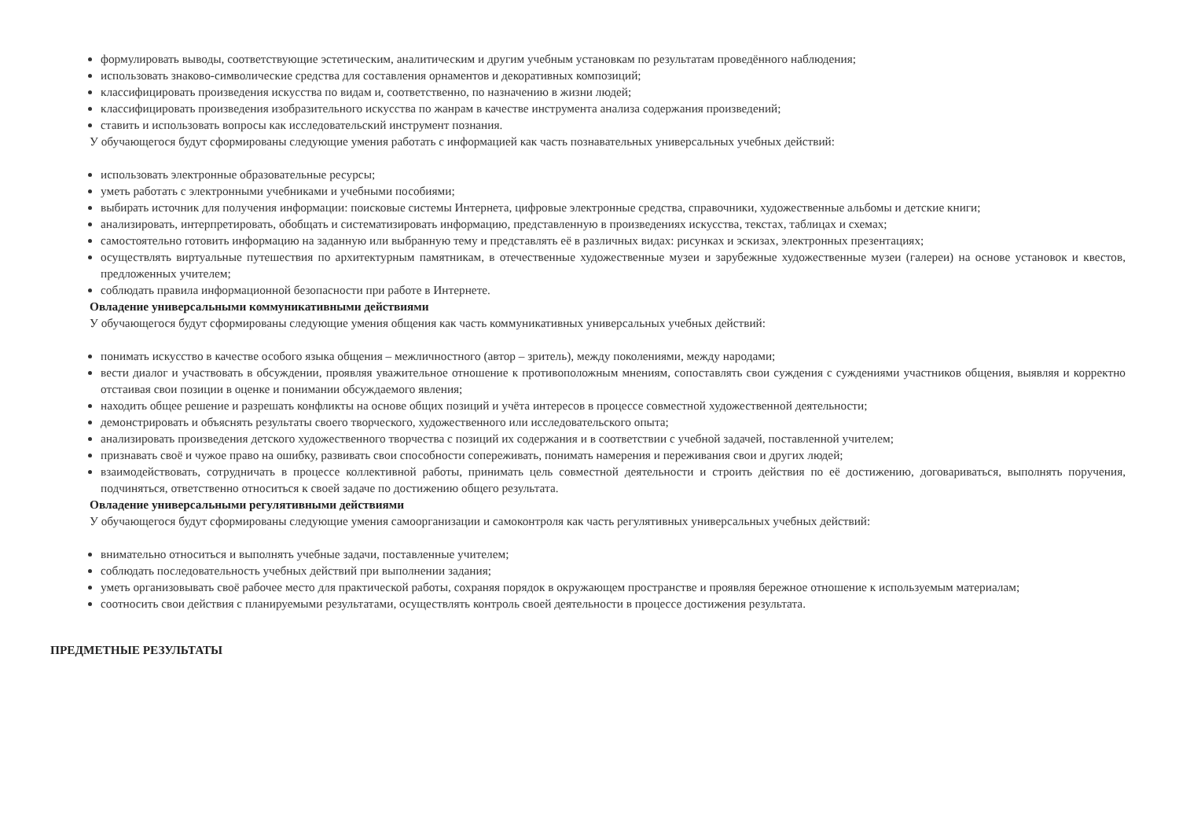формулировать выводы, соответствующие эстетическим, аналитическим и другим учебным установкам по результатам проведённого наблюдения;
использовать знаково-символические средства для составления орнаментов и декоративных композиций;
классифицировать произведения искусства по видам и, соответственно, по назначению в жизни людей;
классифицировать произведения изобразительного искусства по жанрам в качестве инструмента анализа содержания произведений;
ставить и использовать вопросы как исследовательский инструмент познания.
У обучающегося будут сформированы следующие умения работать с информацией как часть познавательных универсальных учебных действий:
использовать электронные образовательные ресурсы;
уметь работать с электронными учебниками и учебными пособиями;
выбирать источник для получения информации: поисковые системы Интернета, цифровые электронные средства, справочники, художественные альбомы и детские книги;
анализировать, интерпретировать, обобщать и систематизировать информацию, представленную в произведениях искусства, текстах, таблицах и схемах;
самостоятельно готовить информацию на заданную или выбранную тему и представлять её в различных видах: рисунках и эскизах, электронных презентациях;
осуществлять виртуальные путешествия по архитектурным памятникам, в отечественные художественные музеи и зарубежные художественные музеи (галереи) на основе установок и квестов, предложенных учителем;
соблюдать правила информационной безопасности при работе в Интернете.
Овладение универсальными коммуникативными действиями
У обучающегося будут сформированы следующие умения общения как часть коммуникативных универсальных учебных действий:
понимать искусство в качестве особого языка общения – межличностного (автор – зритель), между поколениями, между народами;
вести диалог и участвовать в обсуждении, проявляя уважительное отношение к противоположным мнениям, сопоставлять свои суждения с суждениями участников общения, выявляя и корректно отстаивая свои позиции в оценке и понимании обсуждаемого явления;
находить общее решение и разрешать конфликты на основе общих позиций и учёта интересов в процессе совместной художественной деятельности;
демонстрировать и объяснять результаты своего творческого, художественного или исследовательского опыта;
анализировать произведения детского художественного творчества с позиций их содержания и в соответствии с учебной задачей, поставленной учителем;
признавать своё и чужое право на ошибку, развивать свои способности сопереживать, понимать намерения и переживания свои и других людей;
взаимодействовать, сотрудничать в процессе коллективной работы, принимать цель совместной деятельности и строить действия по её достижению, договариваться, выполнять поручения, подчиняться, ответственно относиться к своей задаче по достижению общего результата.
Овладение универсальными регулятивными действиями
У обучающегося будут сформированы следующие умения самоорганизации и самоконтроля как часть регулятивных универсальных учебных действий:
внимательно относиться и выполнять учебные задачи, поставленные учителем;
соблюдать последовательность учебных действий при выполнении задания;
уметь организовывать своё рабочее место для практической работы, сохраняя порядок в окружающем пространстве и проявляя бережное отношение к используемым материалам;
соотносить свои действия с планируемыми результатами, осуществлять контроль своей деятельности в процессе достижения результата.
ПРЕДМЕТНЫЕ РЕЗУЛЬТАТЫ